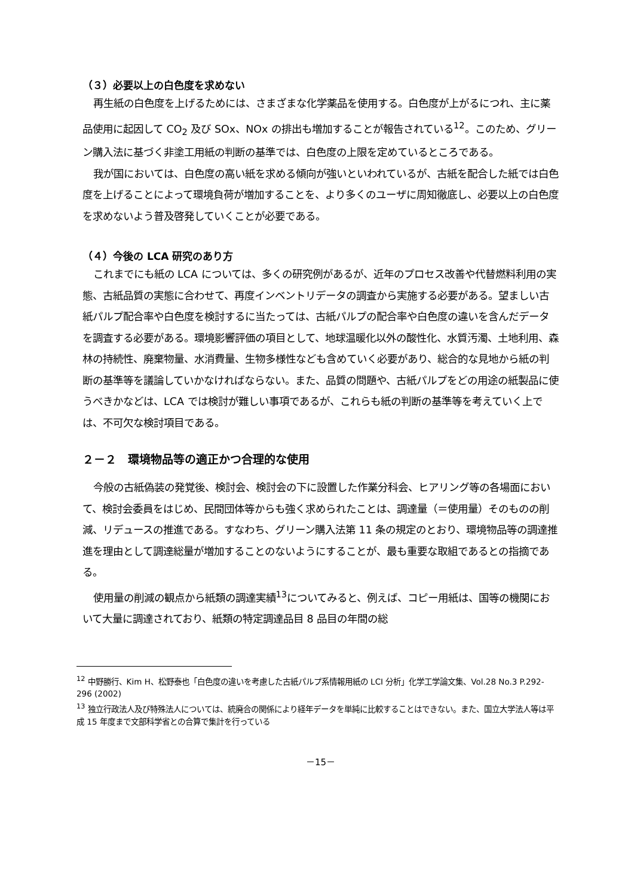（３）必要以上の白色度を求めない
再生紙の白色度を上げるためには、さまざまな化学薬品を使用する。白色度が上がるにつれ、主に薬品使用に起因して CO<sub>2</sub> 及び SOx、NOx の排出も増加することが報告されている<sup>12</sup>。このため、グリーン購入法に基づく非塗工用紙の判断の基準では、白色度の上限を定めているところである。
我が国においては、白色度の高い紙を求める傾向が強いといわれているが、古紙を配合した紙では白色度を上げることによって環境負荷が増加することを、より多くのユーザに周知徹底し、必要以上の白色度を求めないよう普及啓発していくことが必要である。
（４）今後の LCA 研究のあり方
これまでにも紙の LCA については、多くの研究例があるが、近年のプロセス改善や代替燃料利用の実態、古紙品質の実態に合わせて、再度インベントリデータの調査から実施する必要がある。望ましい古紙パルプ配合率や白色度を検討するに当たっては、古紙パルプの配合率や白色度の違いを含んだデータを調査する必要がある。環境影響評価の項目として、地球温暖化以外の酸性化、水質汚濁、土地利用、森林の持続性、廃棄物量、水消費量、生物多様性なども含めていく必要があり、総合的な見地から紙の判断の基準等を議論していかなければならない。また、品質の問題や、古紙パルプをどの用途の紙製品に使うべきかなどは、LCA では検討が難しい事項であるが、これらも紙の判断の基準等を考えていく上では、不可欠な検討項目である。
２－２　環境物品等の適正かつ合理的な使用
今般の古紙偽装の発覚後、検討会、検討会の下に設置した作業分科会、ヒアリング等の各場面において、検討会委員をはじめ、民間団体等からも強く求められたことは、調達量（＝使用量）そのものの削減、リデュースの推進である。すなわち、グリーン購入法第 11 条の規定のとおり、環境物品等の調達推進を理由として調達総量が増加することのないようにすることが、最も重要な取組であるとの指摘である。
使用量の削減の観点から紙類の調達実績<sup>13</sup>についてみると、例えば、コピー用紙は、国等の機関において大量に調達されており、紙類の特定調達品目 8 品目の年間の総
<sup>12</sup> 中野勝行、Kim H、松野泰也「白色度の違いを考慮した古紙パルプ系情報用紙の LCI 分析」化学工学論文集、Vol.28 No.3 P.292-296 (2002)
<sup>13</sup> 独立行政法人及び特殊法人については、統廃合の関係により経年データを単純に比較することはできない。また、国立大学法人等は平成 15 年度まで文部科学省との合算で集計を行っている
－15－